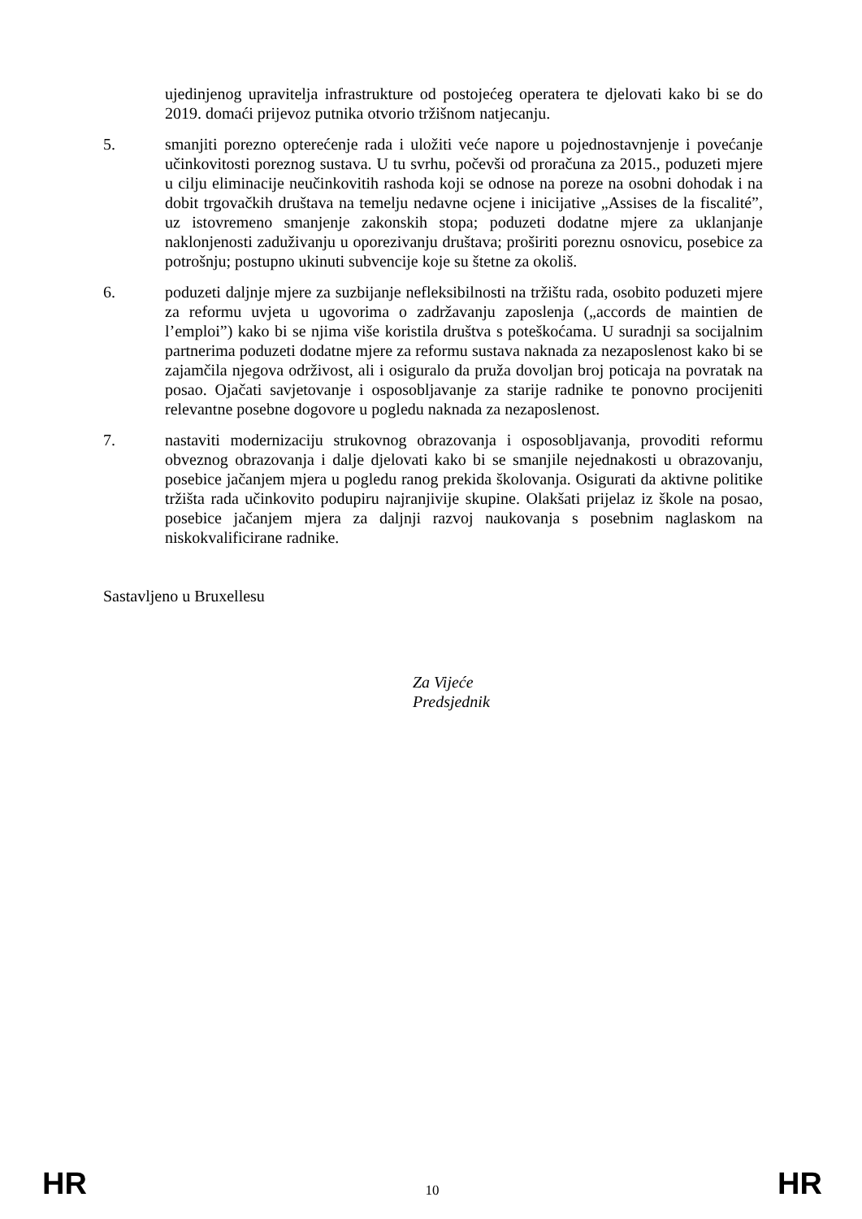ujedinjenog upravitelja infrastrukture od postojećeg operatera te djelovati kako bi se do 2019. domaći prijevoz putnika otvorio tržišnom natjecanju.
5. smanjiti porezno opterećenje rada i uložiti veće napore u pojednostavnjenje i povećanje učinkovitosti poreznog sustava. U tu svrhu, počevši od proračuna za 2015., poduzeti mjere u cilju eliminacije neučinkovitih rashoda koji se odnose na poreze na osobni dohodak i na dobit trgovačkih društava na temelju nedavne ocjene i inicijative „Assises de la fiscalité”, uz istovremeno smanjenje zakonskih stopa; poduzeti dodatne mjere za uklanjanje naklonjenosti zaduživanju u oporezivanju društava; proširiti poreznu osnovicu, posebice za potrošnju; postupno ukinuti subvencije koje su štetne za okoliš.
6. poduzeti daljnje mjere za suzbijanje nefleksibilnosti na tržištu rada, osobito poduzeti mjere za reformu uvjeta u ugovorima o zadržavanju zaposlenja („accords de maintien de l’emploi”) kako bi se njima više koristila društva s poteškoćama. U suradnji sa socijalnim partnerima poduzeti dodatne mjere za reformu sustava naknada za nezaposlenost kako bi se zajamčila njegova održivost, ali i osiguralo da pruža dovoljan broj poticaja na povratak na posao. Ojačati savjetovanje i osposobljavanje za starije radnike te ponovno procijeniti relevantne posebne dogovore u pogledu naknada za nezaposlenost.
7. nastaviti modernizaciju strukovnog obrazovanja i osposobljavanja, provoditi reformu obveznog obrazovanja i dalje djelovati kako bi se smanjile nejednakosti u obrazovanju, posebice jačanjem mjera u pogledu ranog prekida školovanja. Osigurati da aktivne politike tržišta rada učinkovito podupiru najranjivije skupine. Olakšati prijelaz iz škole na posao, posebice jačanjem mjera za daljnji razvoj naukovanja s posebnim naglaskom na niskokvalificirane radnike.
Sastavljeno u Bruxellesu
Za Vijeće
Predsjednik
HR 10 HR